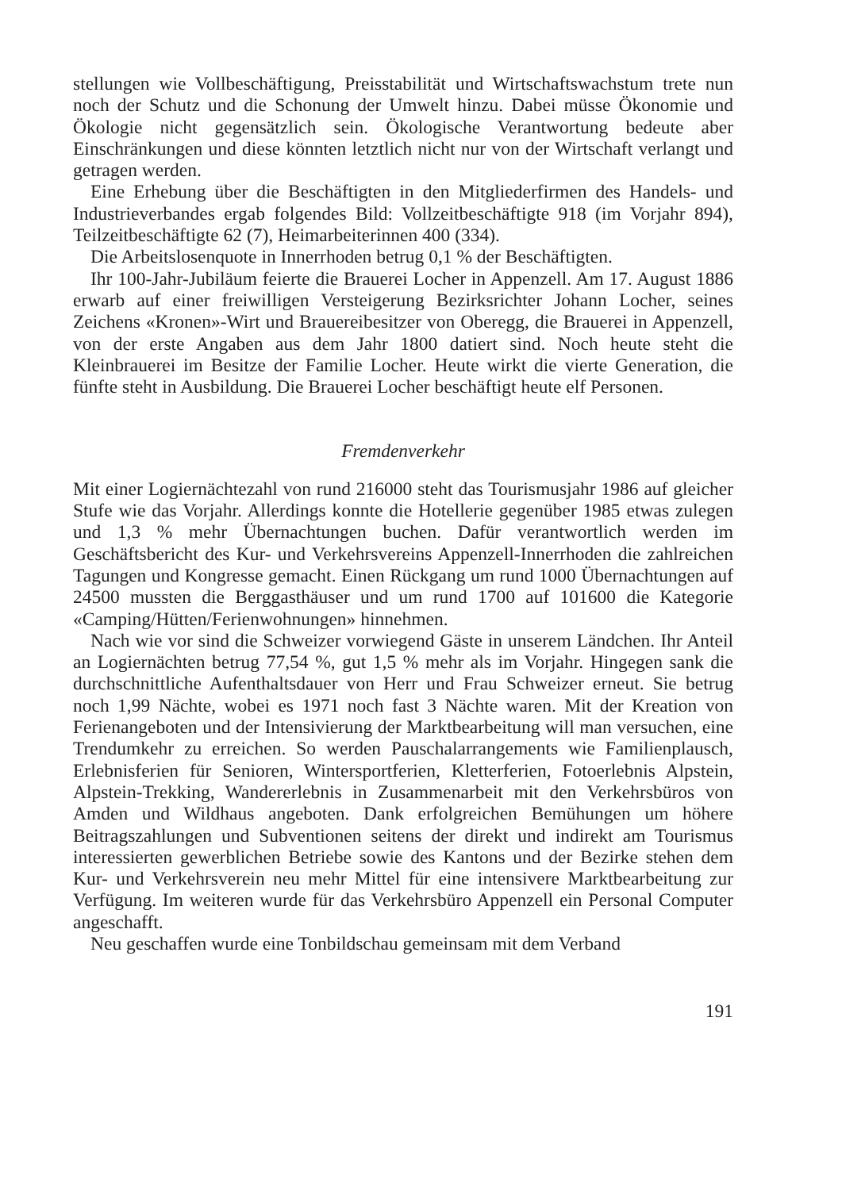stellungen wie Vollbeschäftigung, Preisstabilität und Wirtschaftswachstum trete nun noch der Schutz und die Schonung der Umwelt hinzu. Dabei müsse Ökonomie und Ökologie nicht gegensätzlich sein. Ökologische Verantwortung bedeute aber Einschränkungen und diese könnten letztlich nicht nur von der Wirtschaft verlangt und getragen werden.
Eine Erhebung über die Beschäftigten in den Mitgliederfirmen des Handels- und Industrieverbandes ergab folgendes Bild: Vollzeitbeschäftigte 918 (im Vorjahr 894), Teilzeitbeschäftigte 62 (7), Heimarbeiterinnen 400 (334).
Die Arbeitslosenquote in Innerrhoden betrug 0,1 % der Beschäftigten.
Ihr 100-Jahr-Jubiläum feierte die Brauerei Locher in Appenzell. Am 17. August 1886 erwarb auf einer freiwilligen Versteigerung Bezirksrichter Johann Locher, seines Zeichens «Kronen»-Wirt und Brauereibesitzer von Oberegg, die Brauerei in Appenzell, von der erste Angaben aus dem Jahr 1800 datiert sind. Noch heute steht die Kleinbrauerei im Besitze der Familie Locher. Heute wirkt die vierte Generation, die fünfte steht in Ausbildung. Die Brauerei Locher beschäftigt heute elf Personen.
Fremdenverkehr
Mit einer Logiernächtezahl von rund 216000 steht das Tourismusjahr 1986 auf gleicher Stufe wie das Vorjahr. Allerdings konnte die Hotellerie gegenüber 1985 etwas zulegen und 1,3 % mehr Übernachtungen buchen. Dafür verantwortlich werden im Geschäftsbericht des Kur- und Verkehrsvereins Appenzell-Innerrhoden die zahlreichen Tagungen und Kongresse gemacht. Einen Rückgang um rund 1000 Übernachtungen auf 24500 mussten die Berggasthäuser und um rund 1700 auf 101600 die Kategorie «Camping/Hütten/Ferienwohnungen» hinnehmen.
Nach wie vor sind die Schweizer vorwiegend Gäste in unserem Ländchen. Ihr Anteil an Logiernächten betrug 77,54 %, gut 1,5 % mehr als im Vorjahr. Hingegen sank die durchschnittliche Aufenthaltsdauer von Herr und Frau Schweizer erneut. Sie betrug noch 1,99 Nächte, wobei es 1971 noch fast 3 Nächte waren. Mit der Kreation von Ferienangeboten und der Intensivierung der Marktbearbeitung will man versuchen, eine Trendumkehr zu erreichen. So werden Pauschalarrangements wie Familienplausch, Erlebnisferien für Senioren, Wintersportferien, Kletterferien, Fotoerlebnis Alpstein, Alpstein-Trekking, Wandererlebnis in Zusammenarbeit mit den Verkehrsbüros von Amden und Wildhaus angeboten. Dank erfolgreichen Bemühungen um höhere Beitragszahlungen und Subventionen seitens der direkt und indirekt am Tourismus interessierten gewerblichen Betriebe sowie des Kantons und der Bezirke stehen dem Kur- und Verkehrsverein neu mehr Mittel für eine intensivere Marktbearbeitung zur Verfügung. Im weiteren wurde für das Verkehrsbüro Appenzell ein Personal Computer angeschafft.
Neu geschaffen wurde eine Tonbildschau gemeinsam mit dem Verband
191